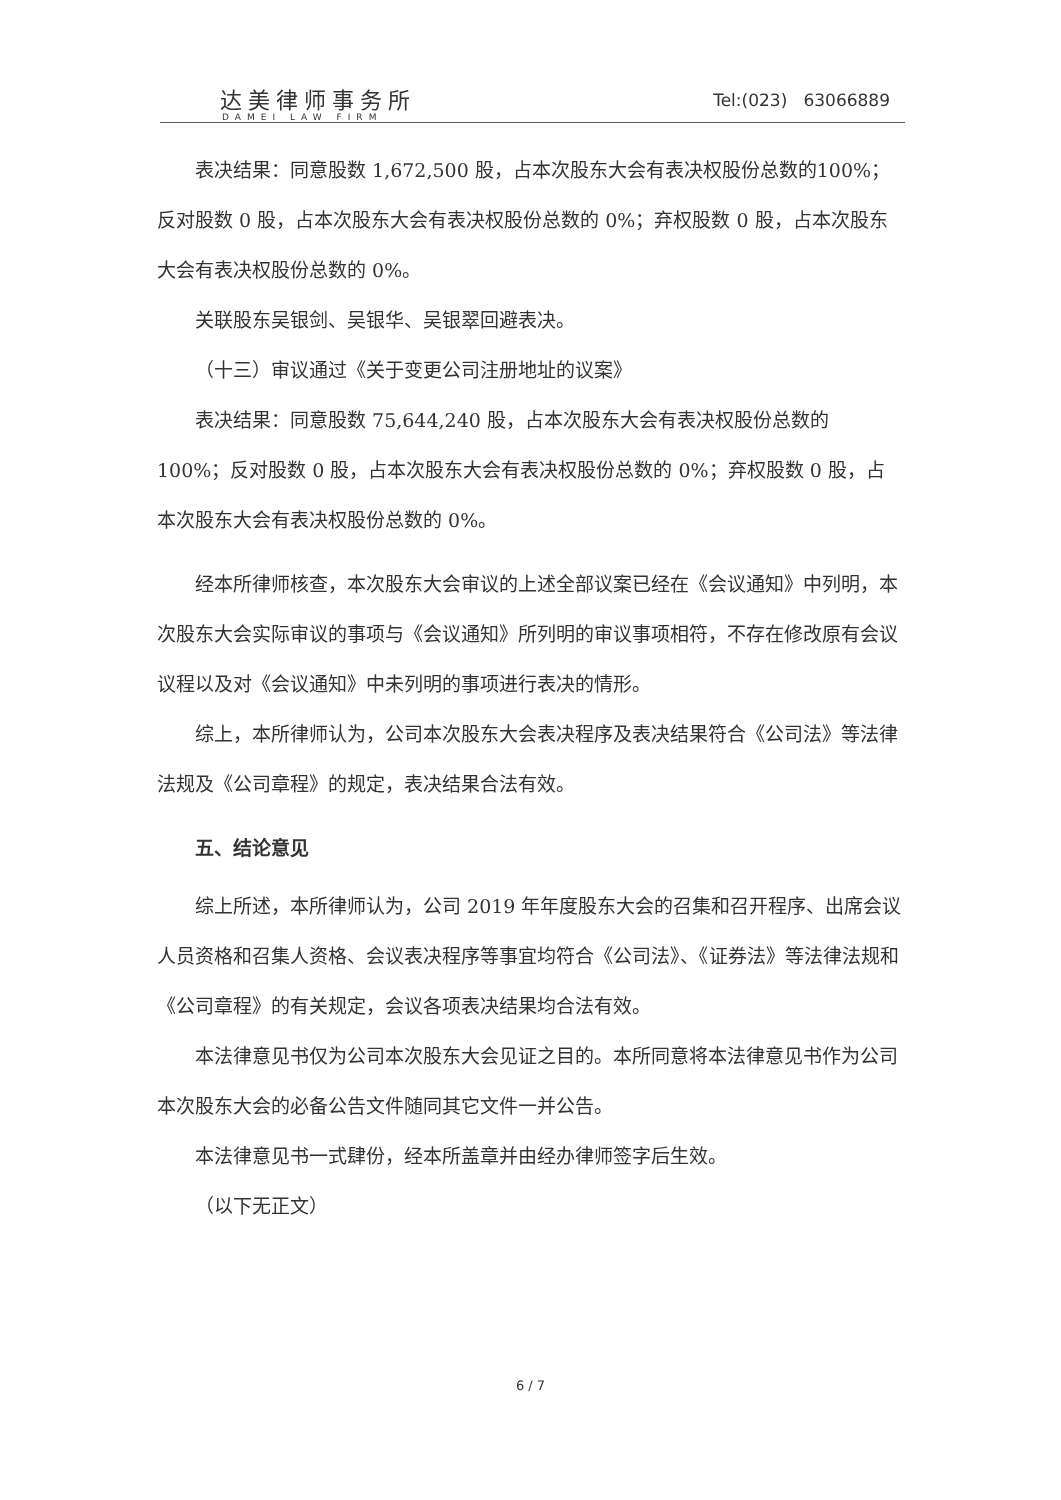达美律师事务所
DAMEI LAW FIRM
Tel:(023) 63066889
表决结果：同意股数 1,672,500 股，占本次股东大会有表决权股份总数的100%；反对股数 0 股，占本次股东大会有表决权股份总数的 0%；弃权股数 0 股，占本次股东大会有表决权股份总数的 0%。
关联股东吴银剑、吴银华、吴银翠回避表决。
（十三）审议通过《关于变更公司注册地址的议案》
表决结果：同意股数 75,644,240 股，占本次股东大会有表决权股份总数的100%；反对股数 0 股，占本次股东大会有表决权股份总数的 0%；弃权股数 0 股，占本次股东大会有表决权股份总数的 0%。
经本所律师核查，本次股东大会审议的上述全部议案已经在《会议通知》中列明，本次股东大会实际审议的事项与《会议通知》所列明的审议事项相符，不存在修改原有会议议程以及对《会议通知》中未列明的事项进行表决的情形。
综上，本所律师认为，公司本次股东大会表决程序及表决结果符合《公司法》等法律法规及《公司章程》的规定，表决结果合法有效。
五、结论意见
综上所述，本所律师认为，公司 2019 年年度股东大会的召集和召开程序、出席会议人员资格和召集人资格、会议表决程序等事宜均符合《公司法》、《证券法》等法律法规和《公司章程》的有关规定，会议各项表决结果均合法有效。
本法律意见书仅为公司本次股东大会见证之目的。本所同意将本法律意见书作为公司本次股东大会的必备公告文件随同其它文件一并公告。
本法律意见书一式肆份，经本所盖章并由经办律师签字后生效。
（以下无正文）
6 / 7